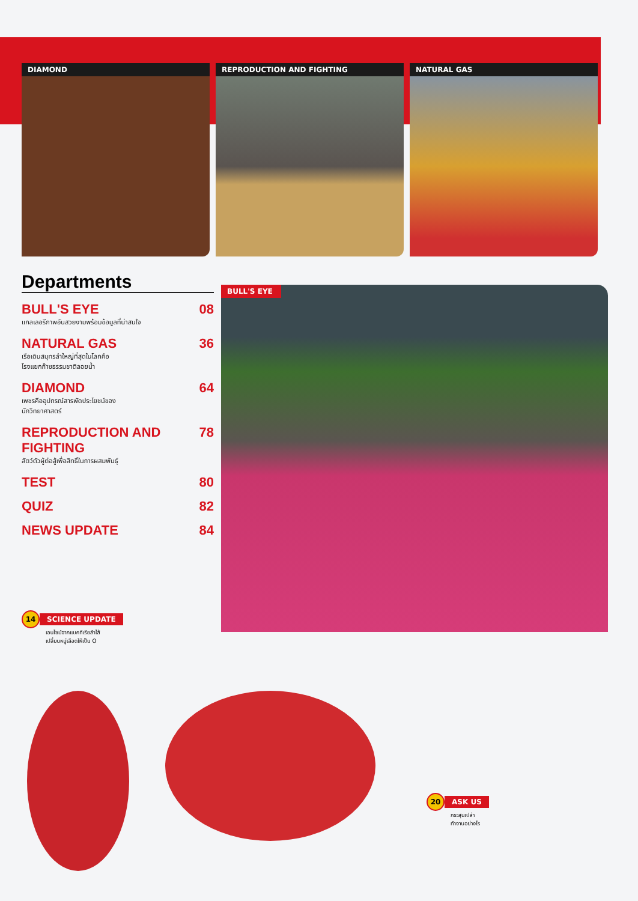DIAMOND REPRODUCTION AND FIGHTING NATURAL GAS
Departments
BULL'S EYE 08
แกลเลอรีภาพอันสวยงามพร้อมข้อมูลที่น่าสนใจ
NATURAL GAS 36
เรือเดินสมุทรลำใหญ่ที่สุดในโลกคือ
โรงแยกก๊าซธรรมชาติลอยน้ำ
DIAMOND 64
เพชรคืออุปกรณ์สารพัดประโยชน์ของ
นักวิทยาศาสตร์
REPRODUCTION AND FIGHTING 78
สัตว์ตัวผู้ต่อสู้เพื่อสิทธิ์ในการผสมพันธุ์
TEST 80
QUIZ 82
NEWS UPDATE 84
14 SCIENCE UPDATE
เอนไซม์จากแบคทีเรียลำไส้
เปลี่ยนหมู่เลือดให้เป็น O
BULL'S EYE
20 ASK US
กระสุนเปล่า
ทำงานอย่างไร